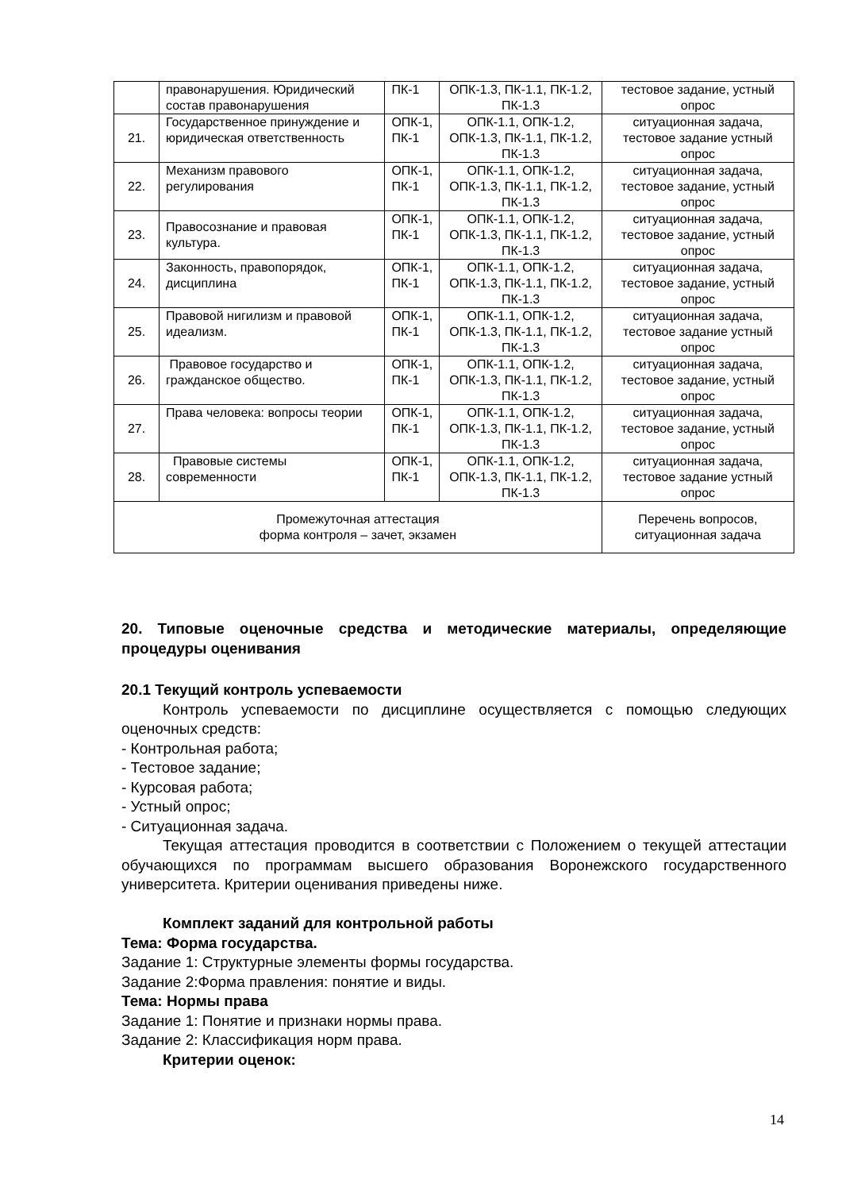| | правонарушения. Юридический состав правонарушения | ПК-1 | ОПК-1.3, ПК-1.1, ПК-1.2, ПК-1.3 | тестовое задание, устный опрос |
| 21. | Государственное принуждение и юридическая ответственность | ОПК-1, ПК-1 | ОПК-1.1, ОПК-1.2, ОПК-1.3, ПК-1.1, ПК-1.2, ПК-1.3 | ситуационная задача, тестовое задание устный опрос |
| 22. | Механизм правового регулирования | ОПК-1, ПК-1 | ОПК-1.1, ОПК-1.2, ОПК-1.3, ПК-1.1, ПК-1.2, ПК-1.3 | ситуационная задача, тестовое задание, устный опрос |
| 23. | Правосознание и правовая культура. | ОПК-1, ПК-1 | ОПК-1.1, ОПК-1.2, ОПК-1.3, ПК-1.1, ПК-1.2, ПК-1.3 | ситуационная задача, тестовое задание, устный опрос |
| 24. | Законность, правопорядок, дисциплина | ОПК-1, ПК-1 | ОПК-1.1, ОПК-1.2, ОПК-1.3, ПК-1.1, ПК-1.2, ПК-1.3 | ситуационная задача, тестовое задание, устный опрос |
| 25. | Правовой нигилизм и правовой идеализм. | ОПК-1, ПК-1 | ОПК-1.1, ОПК-1.2, ОПК-1.3, ПК-1.1, ПК-1.2, ПК-1.3 | ситуационная задача, тестовое задание устный опрос |
| 26. | Правовое государство и гражданское общество. | ОПК-1, ПК-1 | ОПК-1.1, ОПК-1.2, ОПК-1.3, ПК-1.1, ПК-1.2, ПК-1.3 | ситуационная задача, тестовое задание, устный опрос |
| 27. | Права человека: вопросы теории | ОПК-1, ПК-1 | ОПК-1.1, ОПК-1.2, ОПК-1.3, ПК-1.1, ПК-1.2, ПК-1.3 | ситуационная задача, тестовое задание, устный опрос |
| 28. | Правовые системы современности | ОПК-1, ПК-1 | ОПК-1.1, ОПК-1.2, ОПК-1.3, ПК-1.1, ПК-1.2, ПК-1.3 | ситуационная задача, тестовое задание устный опрос |
| Промежуточная аттестация форма контроля – зачет, экзамен | | | | Перечень вопросов, ситуационная задача |
20. Типовые оценочные средства и методические материалы, определяющие процедуры оценивания
20.1 Текущий контроль успеваемости
Контроль успеваемости по дисциплине осуществляется с помощью следующих оценочных средств:
- Контрольная работа;
- Тестовое задание;
- Курсовая работа;
- Устный опрос;
- Ситуационная задача.
Текущая аттестация проводится в соответствии с Положением о текущей аттестации обучающихся по программам высшего образования Воронежского государственного университета. Критерии оценивания приведены ниже.
Комплект заданий для контрольной работы
Тема: Форма государства.
Задание 1: Структурные элементы формы государства.
Задание 2:Форма правления: понятие и виды.
Тема: Нормы права
Задание 1: Понятие и признаки нормы права.
Задание 2: Классификация норм права.
Критерии оценок:
14